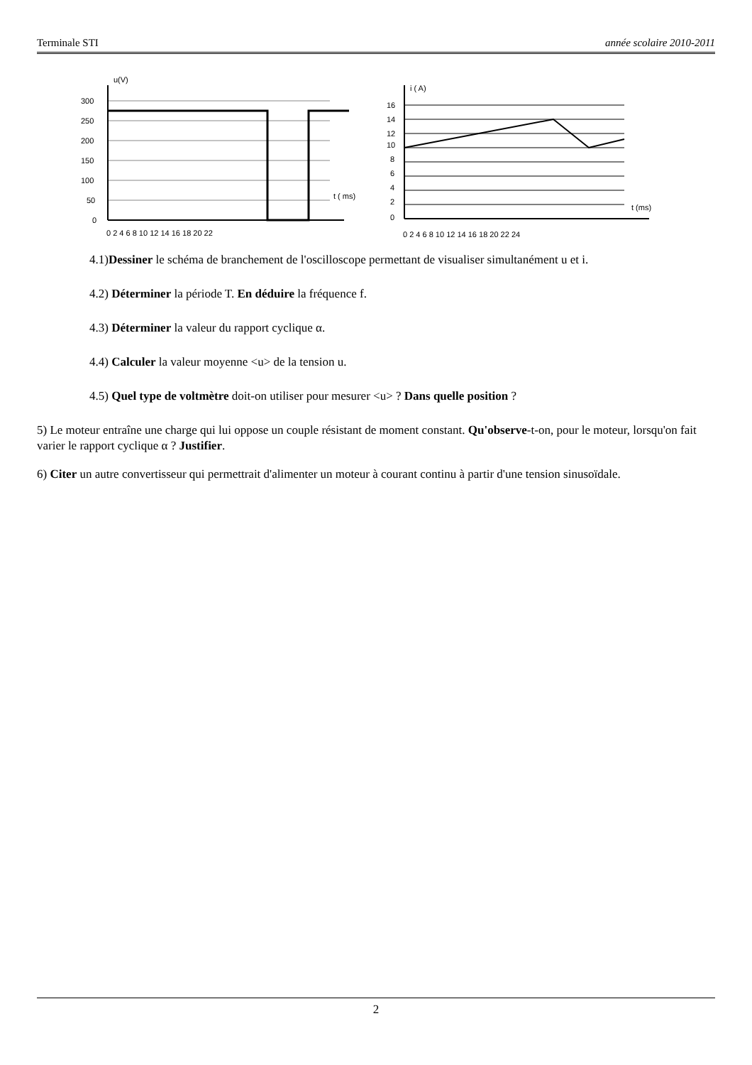Terminale STI année scolaire 2010-2011
u(V)
t ( ms)
300
250
200
150
100
50
0
0 2 4 6 8 10 12 14 16 18 20 22
i ( A)
t (ms)
16
14
12
10
8
6
4
2
0
0 2 4 6 8 10 12 14 16 18 20 22 24
4.1)Dessiner le schéma de branchement de l'oscilloscope permettant de visualiser simultanément u et i.
4.2) Déterminer la période T. En déduire la fréquence f.
4.3) Déterminer la valeur du rapport cyclique α.
4.4) Calculer la valeur moyenne <u> de la tension u.
4.5) Quel type de voltmètre doit-on utiliser pour mesurer <u> ? Dans quelle position ?
5) Le moteur entraîne une charge qui lui oppose un couple résistant de moment constant. Qu'observe-t-on, pour le moteur, lorsqu'on fait varier le rapport cyclique α ? Justifier.
6) Citer un autre convertisseur qui permettrait d'alimenter un moteur à courant continu à partir d'une tension sinusoïdale.
2